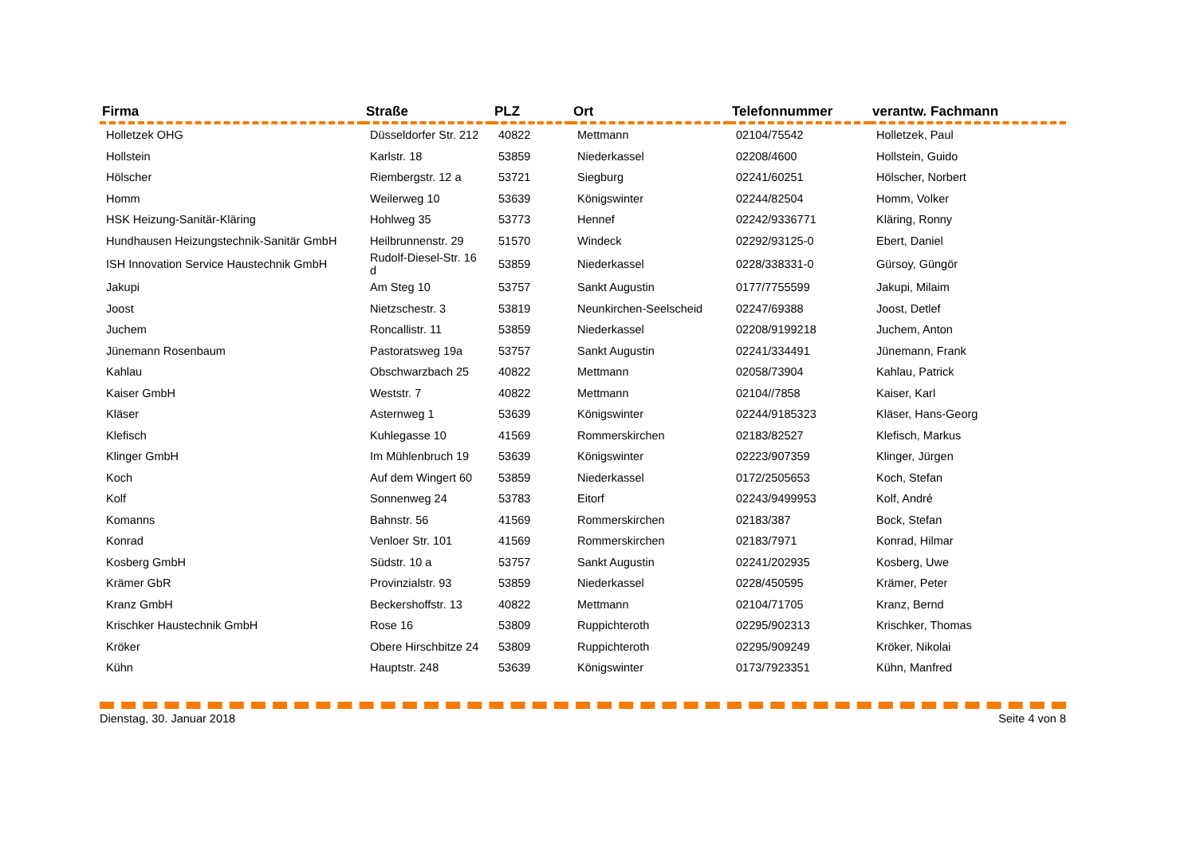| Firma | Straße | PLZ | Ort | Telefonnummer | verantw. Fachmann |
| --- | --- | --- | --- | --- | --- |
| Holletzek OHG | Düsseldorfer Str. 212 | 40822 | Mettmann | 02104/75542 | Holletzek, Paul |
| Hollstein | Karlstr. 18 | 53859 | Niederkassel | 02208/4600 | Hollstein, Guido |
| Hölscher | Riembergstr. 12 a | 53721 | Siegburg | 02241/60251 | Hölscher, Norbert |
| Homm | Weilerweg 10 | 53639 | Königswinter | 02244/82504 | Homm, Volker |
| HSK Heizung-Sanitär-Kläring | Hohlweg 35 | 53773 | Hennef | 02242/9336771 | Kläring, Ronny |
| Hundhausen Heizungstechnik-Sanitär GmbH | Heilbrunnenstr. 29 | 51570 | Windeck | 02292/93125-0 | Ebert, Daniel |
| ISH Innovation Service Haustechnik GmbH | Rudolf-Diesel-Str. 16 d | 53859 | Niederkassel | 0228/338331-0 | Gürsoy, Güngör |
| Jakupi | Am Steg 10 | 53757 | Sankt Augustin | 0177/7755599 | Jakupi, Milaim |
| Joost | Nietzschestr. 3 | 53819 | Neunkirchen-Seelscheid | 02247/69388 | Joost, Detlef |
| Juchem | Roncallistr. 11 | 53859 | Niederkassel | 02208/9199218 | Juchem, Anton |
| Jünemann Rosenbaum | Pastoratsweg 19a | 53757 | Sankt Augustin | 02241/334491 | Jünemann, Frank |
| Kahlau | Obschwarzbach 25 | 40822 | Mettmann | 02058/73904 | Kahlau, Patrick |
| Kaiser GmbH | Weststr. 7 | 40822 | Mettmann | 02104//7858 | Kaiser, Karl |
| Kläser | Asternweg 1 | 53639 | Königswinter | 02244/9185323 | Kläser, Hans-Georg |
| Klefisch | Kuhlegasse 10 | 41569 | Rommerskirchen | 02183/82527 | Klefisch, Markus |
| Klinger GmbH | Im Mühlenbruch 19 | 53639 | Königswinter | 02223/907359 | Klinger, Jürgen |
| Koch | Auf dem Wingert 60 | 53859 | Niederkassel | 0172/2505653 | Koch, Stefan |
| Kolf | Sonnenweg 24 | 53783 | Eitorf | 02243/9499953 | Kolf, André |
| Komanns | Bahnstr. 56 | 41569 | Rommerskirchen | 02183/387 | Bock, Stefan |
| Konrad | Venloer Str. 101 | 41569 | Rommerskirchen | 02183/7971 | Konrad, Hilmar |
| Kosberg GmbH | Südstr. 10 a | 53757 | Sankt Augustin | 02241/202935 | Kosberg, Uwe |
| Krämer GbR | Provinzialstr. 93 | 53859 | Niederkassel | 0228/450595 | Krämer, Peter |
| Kranz GmbH | Beckershoffstr. 13 | 40822 | Mettmann | 02104/71705 | Kranz, Bernd |
| Krischker Haustechnik GmbH | Rose 16 | 53809 | Ruppichteroth | 02295/902313 | Krischker, Thomas |
| Kröker | Obere Hirschbitze 24 | 53809 | Ruppichteroth | 02295/909249 | Kröker, Nikolai |
| Kühn | Hauptstr. 248 | 53639 | Königswinter | 0173/7923351 | Kühn, Manfred |
Dienstag, 30. Januar 2018 Seite 4 von 8